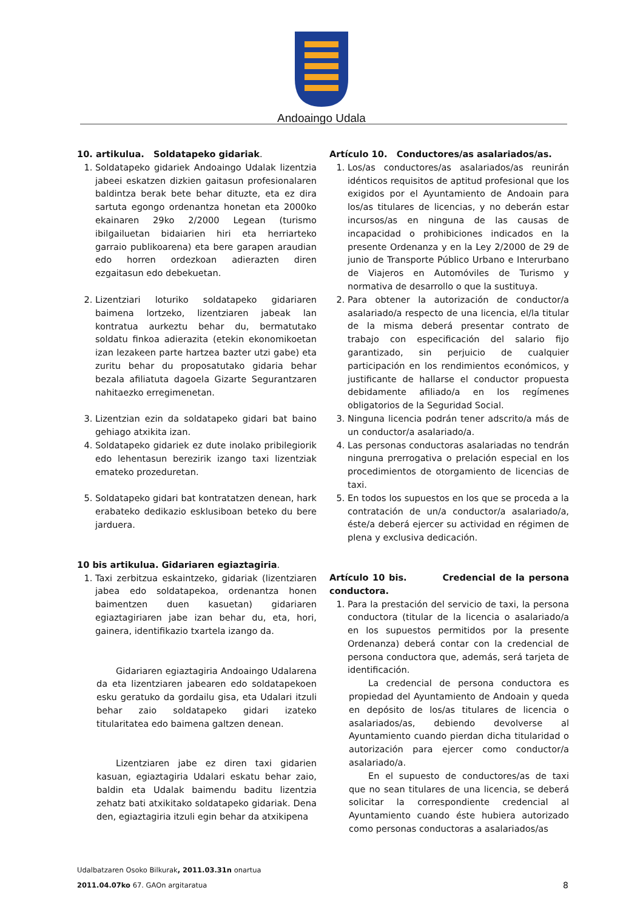Andoaingo Udala
10. artikulua. Soldatapeko gidariak.
1. Soldatapeko gidariek Andoaingo Udalak lizentzia jabeei eskatzen dizkien gaitasun profesionalaren baldintza berak bete behar dituzte, eta ez dira sartuta egongo ordenantza honetan eta 2000ko ekainaren 29ko 2/2000 Legean (turismo ibilgailuetan bidaiarien hiri eta herriarteko garraio publikoarena) eta bere garapen araudian edo horren ordezkoan adierazten diren ezgaitasun edo debekuetan.
2. Lizentziari loturiko soldatapeko gidariaren baimena lortzeko, lizentziaren jabeak lan kontratua aurkeztu behar du, bermatutako soldatu finkoa adierazita (etekin ekonomikoetan izan lezakeen parte hartzea bazter utzi gabe) eta zuritu behar du proposatutako gidaria behar bezala afiliatuta dagoela Gizarte Segurantzaren nahitaezko erregimenetan.
3. Lizentzian ezin da soldatapeko gidari bat baino gehiago atxikita izan.
4. Soldatapeko gidariek ez dute inolako pribilegiorik edo lehentasun berezirik izango taxi lizentziak emateko prozeduretan.
5. Soldatapeko gidari bat kontratatzen denean, hark erabateko dedikazio esklusiboan beteko du bere jarduera.
10 bis artikulua. Gidariaren egiaztagiria.
1. Taxi zerbitzua eskaintzeko, gidariak (lizentziaren jabea edo soldatapekoa, ordenantza honen baimentzen duen kasuetan) gidariaren egiaztagiriaren jabe izan behar du, eta, hori, gainera, identifikazio txartela izango da.
Gidariaren egiaztagiria Andoaingo Udalarena da eta lizentziaren jabearen edo soldatapekoen esku geratuko da gordailu gisa, eta Udalari itzuli behar zaio soldatapeko gidari izateko titularitatea edo baimena galtzen denean.
Lizentziaren jabe ez diren taxi gidarien kasuan, egiaztagiria Udalari eskatu behar zaio, baldin eta Udalak baimendu baditu lizentzia zehatz bati atxikitako soldatapeko gidariak. Dena den, egiaztagiria itzuli egin behar da atxikipena
Artículo 10. Conductores/as asalariados/as.
1. Los/as conductores/as asalariados/as reunirán idénticos requisitos de aptitud profesional que los exigidos por el Ayuntamiento de Andoain para los/as titulares de licencias, y no deberán estar incursos/as en ninguna de las causas de incapacidad o prohibiciones indicados en la presente Ordenanza y en la Ley 2/2000 de 29 de junio de Transporte Público Urbano e Interurbano de Viajeros en Automóviles de Turismo y normativa de desarrollo o que la sustituya.
2. Para obtener la autorización de conductor/a asalariado/a respecto de una licencia, el/la titular de la misma deberá presentar contrato de trabajo con especificación del salario fijo garantizado, sin perjuicio de cualquier participación en los rendimientos económicos, y justificante de hallarse el conductor propuesta debidamente afiliado/a en los regímenes obligatorios de la Seguridad Social.
3. Ninguna licencia podrán tener adscrito/a más de un conductor/a asalariado/a.
4. Las personas conductoras asalariadas no tendrán ninguna prerrogativa o prelación especial en los procedimientos de otorgamiento de licencias de taxi.
5. En todos los supuestos en los que se proceda a la contratación de un/a conductor/a asalariado/a, éste/a deberá ejercer su actividad en régimen de plena y exclusiva dedicación.
Artículo 10 bis. Credencial de la persona conductora.
1. Para la prestación del servicio de taxi, la persona conductora (titular de la licencia o asalariado/a en los supuestos permitidos por la presente Ordenanza) deberá contar con la credencial de persona conductora que, además, será tarjeta de identificación.
La credencial de persona conductora es propiedad del Ayuntamiento de Andoain y queda en depósito de los/as titulares de licencia o asalariados/as, debiendo devolverse al Ayuntamiento cuando pierdan dicha titularidad o autorización para ejercer como conductor/a asalariado/a.
En el supuesto de conductores/as de taxi que no sean titulares de una licencia, se deberá solicitar la correspondiente credencial al Ayuntamiento cuando éste hubiera autorizado como personas conductoras a asalariados/as
Udalbatzaren Osoko Bilkurak, 2011.03.31n onartua
2011.04.07ko 67. GAOn argitaratua
8